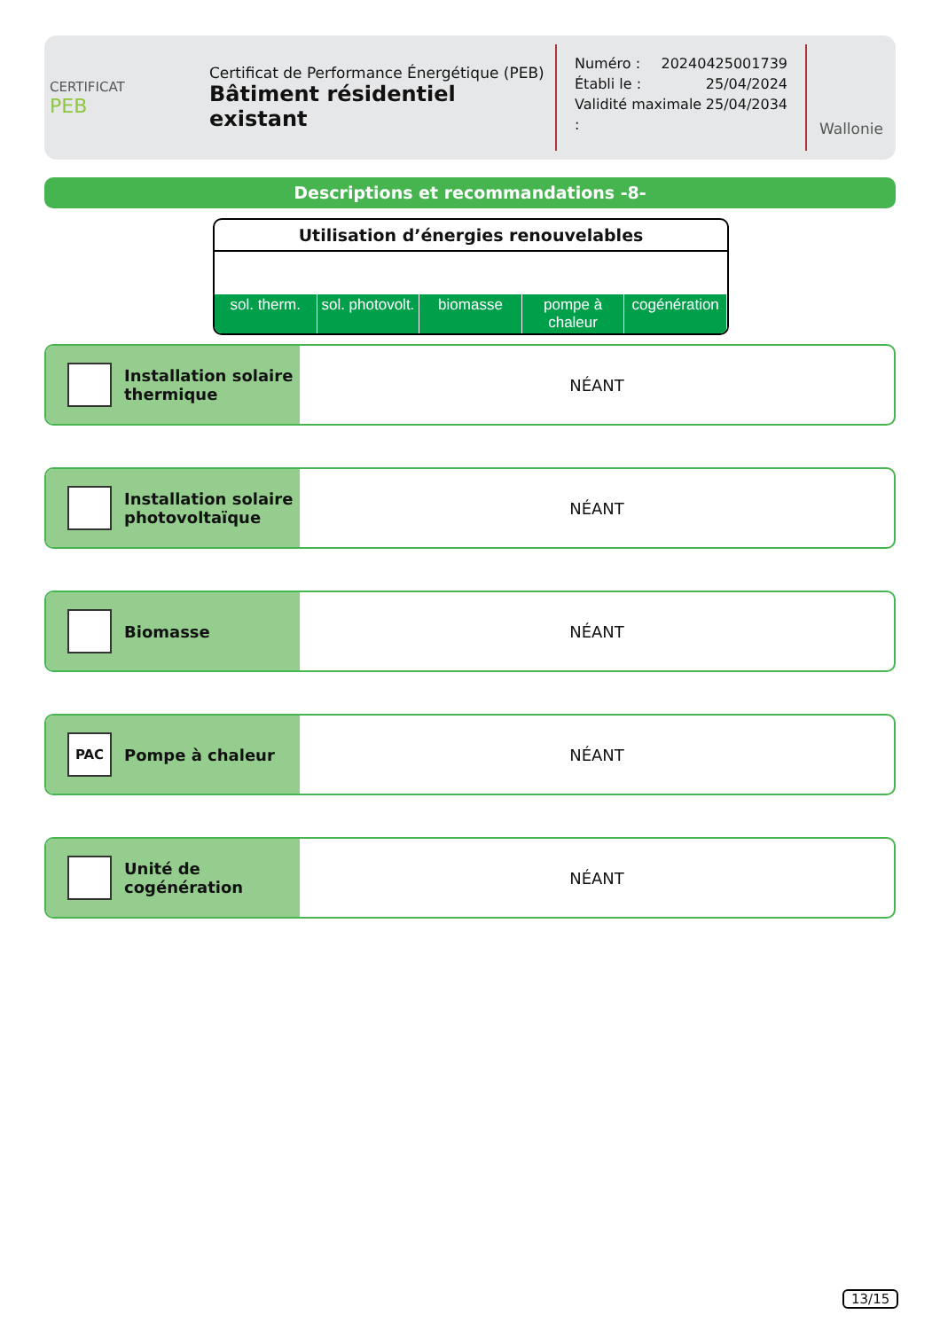CERTIFICAT
PEB
Certificat de Performance Énergétique (PEB)
Bâtiment résidentiel existant
Numéro : 20240425001739
Établi le : 25/04/2024
Validité maximale : 25/04/2034
Wallonie
Descriptions et recommandations -8-
Utilisation d’énergies renouvelables
sol. therm. sol. photovolt. biomasse pompe à chaleur cogénération
Installation solaire
thermique
NÉANT
Installation solaire
photovoltaïque
NÉANT
Biomasse NÉANT
PAC
Pompe à chaleur
NÉANT
Unité de
cogénération
NÉANT
13/15